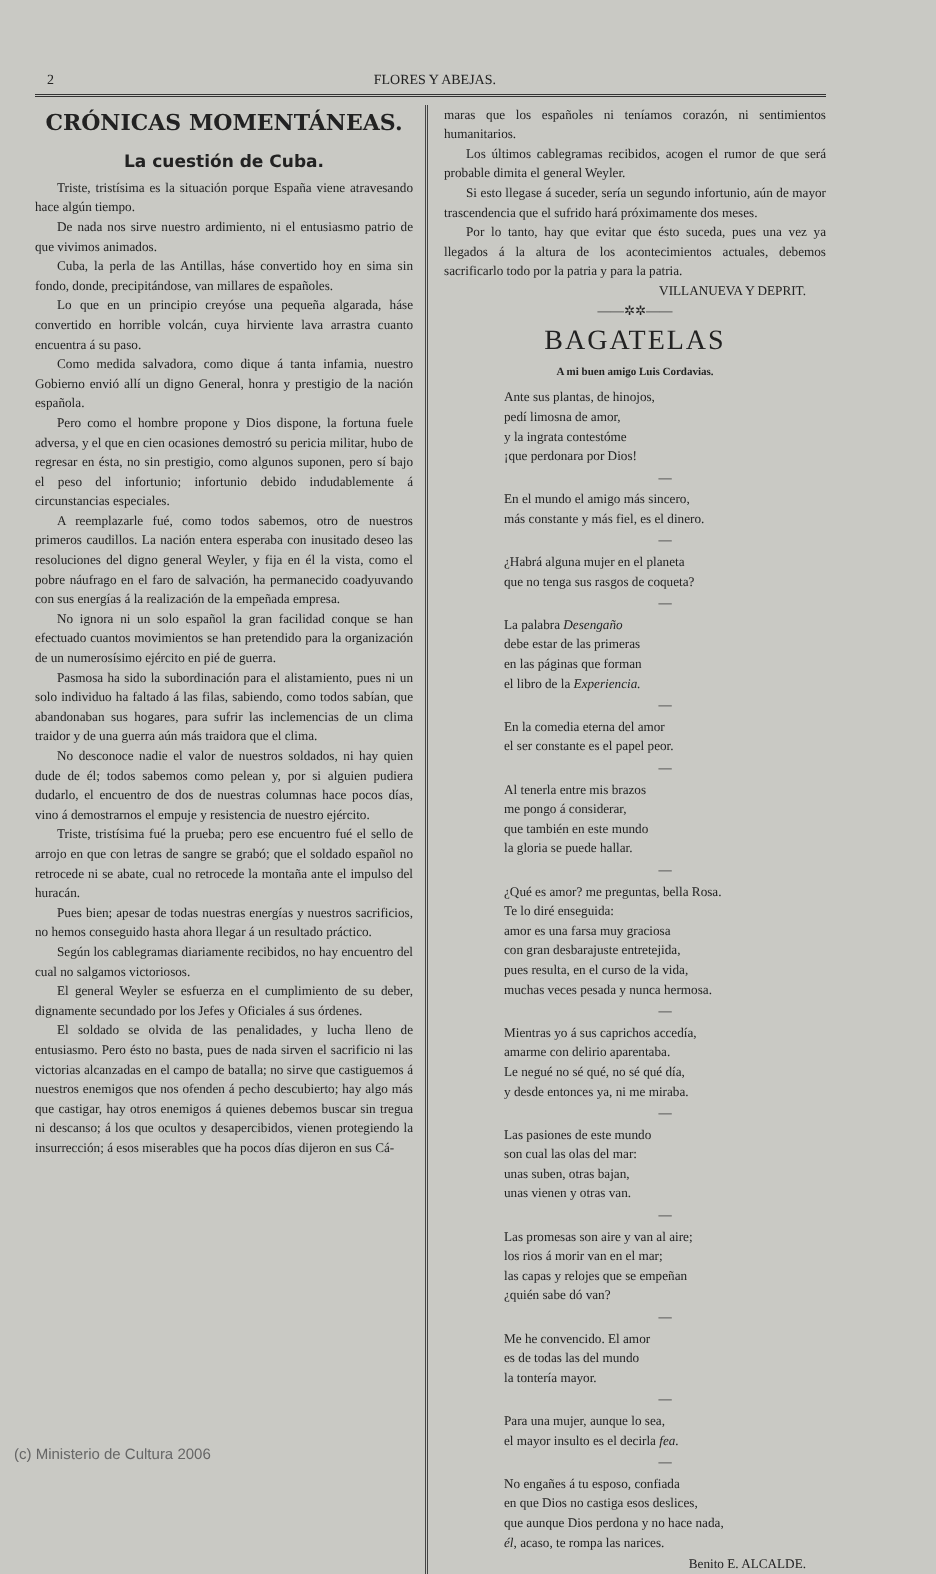2 FLORES Y ABEJAS.
CRÓNICAS MOMENTÁNEAS.
La cuestión de Cuba.
Triste, tristísima es la situación porque España viene atravesando hace algún tiempo.
De nada nos sirve nuestro ardimiento, ni el entusiasmo patrio de que vivimos animados.
Cuba, la perla de las Antillas, háse convertido hoy en sima sin fondo, donde, precipitándose, van millares de españoles.
Lo que en un principio creyóse una pequeña algarada, háse convertido en horrible volcán, cuya hirviente lava arrastra cuanto encuentra á su paso.
Como medida salvadora, como dique á tanta infamia, nuestro Gobierno envió allí un digno General, honra y prestigio de la nación española.
Pero como el hombre propone y Dios dispone, la fortuna fuele adversa, y el que en cien ocasiones demostró su pericia militar, hubo de regresar en ésta, no sin prestigio, como algunos suponen, pero sí bajo el peso del infortunio; infortunio debido indudablemente á circunstancias especiales.
A reemplazarle fué, como todos sabemos, otro de nuestros primeros caudillos. La nación entera esperaba con inusitado deseo las resoluciones del digno general Weyler, y fija en él la vista, como el pobre náufrago en el faro de salvación, ha permanecido coadyuvando con sus energías á la realización de la empeñada empresa.
No ignora ni un solo español la gran facilidad conque se han efectuado cuantos movimientos se han pretendido para la organización de un numerosísimo ejército en pié de guerra.
Pasmosa ha sido la subordinación para el alistamiento, pues ni un solo individuo ha faltado á las filas, sabiendo, como todos sabían, que abandonaban sus hogares, para sufrir las inclemencias de un clima traidor y de una guerra aún más traidora que el clima.
No desconoce nadie el valor de nuestros soldados, ni hay quien dude de él; todos sabemos como pelean y, por si alguien pudiera dudarlo, el encuentro de dos de nuestras columnas hace pocos días, vino á demostrarnos el empuje y resistencia de nuestro ejército.
Triste, tristísima fué la prueba; pero ese encuentro fué el sello de arrojo en que con letras de sangre se grabó; que el soldado español no retrocede ni se abate, cual no retrocede la montaña ante el impulso del huracán.
Pues bien; apesar de todas nuestras energías y nuestros sacrificios, no hemos conseguido hasta ahora llegar á un resultado práctico.
Según los cablegramas diariamente recibidos, no hay encuentro del cual no salgamos victoriosos.
El general Weyler se esfuerza en el cumplimiento de su deber, dignamente secundado por los Jefes y Oficiales á sus órdenes.
El soldado se olvida de las penalidades, y lucha lleno de entusiasmo. Pero ésto no basta, pues de nada sirven el sacrificio ni las victorias alcanzadas en el campo de batalla; no sirve que castiguemos á nuestros enemigos que nos ofenden á pecho descubierto; hay algo más que castigar, hay otros enemigos á quienes debemos buscar sin tregua ni descanso; á los que ocultos y desapercibidos, vienen protegiendo la insurrección; á esos miserables que ha pocos días dijeron en sus Cá-
maras que los españoles ni teníamos corazón, ni sentimientos humanitarios.
Los últimos cablegramas recibidos, acogen el rumor de que será probable dimita el general Weyler.
Si esto llegase á suceder, sería un segundo infortunio, aún de mayor trascendencia que el sufrido hará próximamente dos meses.
Por lo tanto, hay que evitar que ésto suceda, pues una vez ya llegados á la altura de los acontecimientos actuales, debemos sacrificarlo todo por la patria y para la patria.
VILLANUEVA Y DEPRIT.
——✲✲——
BAGATELAS
A mi buen amigo Luis Cordavias.
Ante sus plantas, de hinojos,
pedí limosna de amor,
y la ingrata contestóme
¡que perdonara por Dios!
—
En el mundo el amigo más sincero,
más constante y más fiel, es el dinero.
—
¿Habrá alguna mujer en el planeta
que no tenga sus rasgos de coqueta?
—
La palabra Desengaño
debe estar de las primeras
en las páginas que forman
el libro de la Experiencia.
—
En la comedia eterna del amor
el ser constante es el papel peor.
—
Al tenerla entre mis brazos
me pongo á considerar,
que también en este mundo
la gloria se puede hallar.
—
¿Qué es amor? me preguntas, bella Rosa.
Te lo diré enseguida:
amor es una farsa muy graciosa
con gran desbarajuste entretejida,
pues resulta, en el curso de la vida,
muchas veces pesada y nunca hermosa.
—
Mientras yo á sus caprichos accedía,
amarme con delirio aparentaba.
Le negué no sé qué, no sé qué día,
y desde entonces ya, ni me miraba.
—
Las pasiones de este mundo
son cual las olas del mar:
unas suben, otras bajan,
unas vienen y otras van.
—
Las promesas son aire y van al aire;
los rios á morir van en el mar;
las capas y relojes que se empeñan
¿quién sabe dó van?
—
Me he convencido. El amor
es de todas las del mundo
la tontería mayor.
—
Para una mujer, aunque lo sea,
el mayor insulto es el decirla fea.
—
No engañes á tu esposo, confiada
en que Dios no castiga esos deslices,
que aunque Dios perdona y no hace nada,
él, acaso, te rompa las narices.
Benito E. ALCALDE.
(c) Ministerio de Cultura 2006